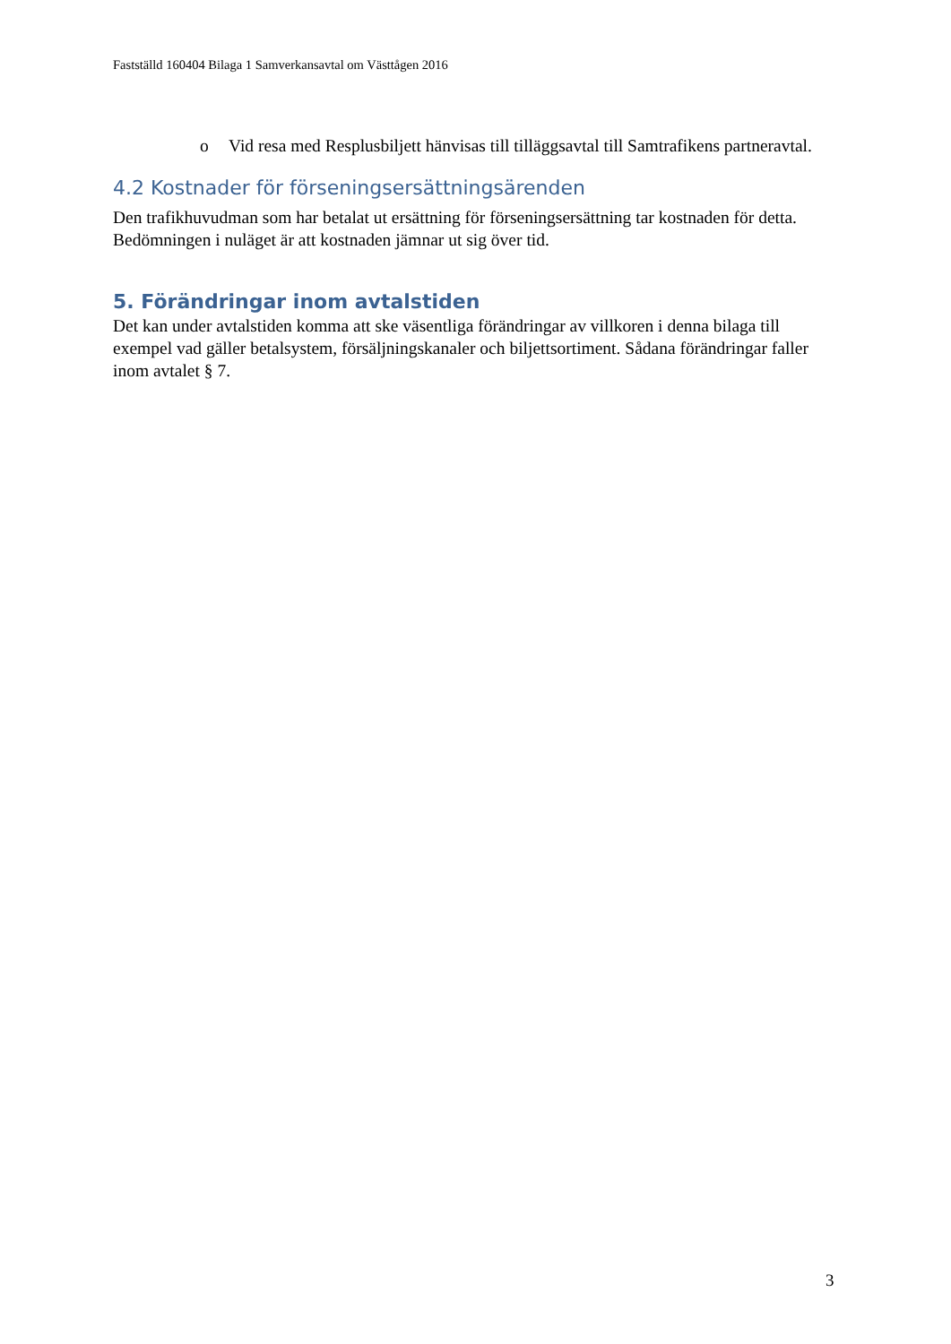Fastställd 160404 Bilaga 1 Samverkansavtal om Västtågen 2016
o Vid resa med Resplusbiljett hänvisas till tilläggsavtal till Samtrafikens partneravtal.
4.2 Kostnader för förseningsersättningsärenden
Den trafikhuvudman som har betalat ut ersättning för förseningsersättning tar kostnaden för detta. Bedömningen i nuläget är att kostnaden jämnar ut sig över tid.
5. Förändringar inom avtalstiden
Det kan under avtalstiden komma att ske väsentliga förändringar av villkoren i denna bilaga till exempel vad gäller betalsystem, försäljningskanaler och biljettsortiment. Sådana förändringar faller inom avtalet § 7.
3